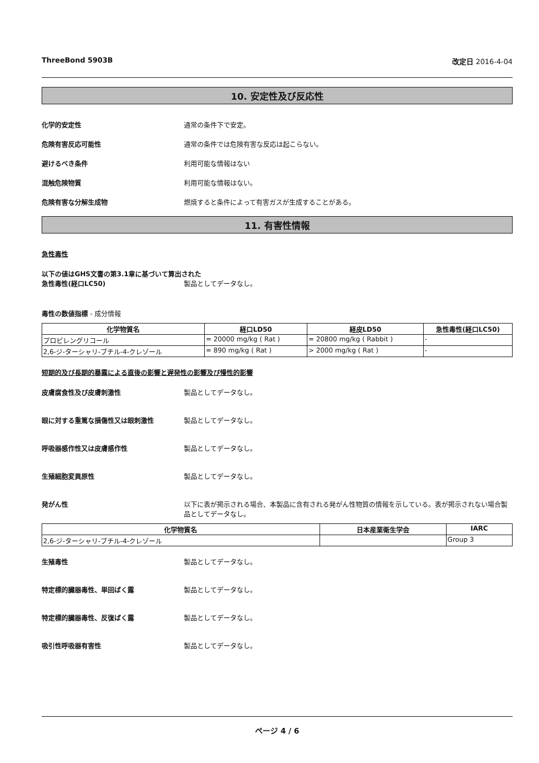ThreeBond 5903B 改定日 2016-4-04
10. 安定性及び反応性
化学的安定性 通常の条件下で安定。
危険有害反応可能性 通常の条件では危険有害な反応は起こらない。
避けるべき条件 利用可能な情報はない
混触危険物質 利用可能な情報はない。
危険有害な分解生成物 燃焼すると条件によって有害ガスが生成することがある。
11. 有害性情報
急性毒性
以下の値はGHS文書の第3.1章に基づいて算出された
急性毒性(経口LC50) 製品としてデータなし。
毒性の数値指標 - 成分情報
| 化学物質名 | 経口LD50 | 経皮LD50 | 急性毒性(経口LC50) |
| --- | --- | --- | --- |
| プロピレングリコール | = 20000 mg/kg ( Rat ) | = 20800 mg/kg ( Rabbit ) | - |
| 2,6-ジ-ターシャリ-ブチル-4-クレゾール | = 890 mg/kg ( Rat ) | > 2000 mg/kg ( Rat ) | - |
短期的及び長期的暴露による直後の影響と遅発性の影響及び慢性的影響
皮膚腐食性及び皮膚刺激性 製品としてデータなし。
眼に対する重篤な損傷性又は眼刺激性 製品としてデータなし。
呼吸器感作性又は皮膚感作性 製品としてデータなし。
生殖細胞変異原性 製品としてデータなし。
発がん性 以下に表が掲示される場合、本製品に含有される発がん性物質の情報を示している。表が掲示されない場合製品としてデータなし。
| 化学物質名 | 日本産業衛生学会 | IARC |
| --- | --- | --- |
| 2,6-ジ-ターシャリ-ブチル-4-クレゾール | | Group 3 |
生殖毒性 製品としてデータなし。
特定標的臓器毒性、単回ばく露 製品としてデータなし。
特定標的臓器毒性、反復ばく露 製品としてデータなし。
吸引性呼吸器有害性 製品としてデータなし。
ページ 4 / 6